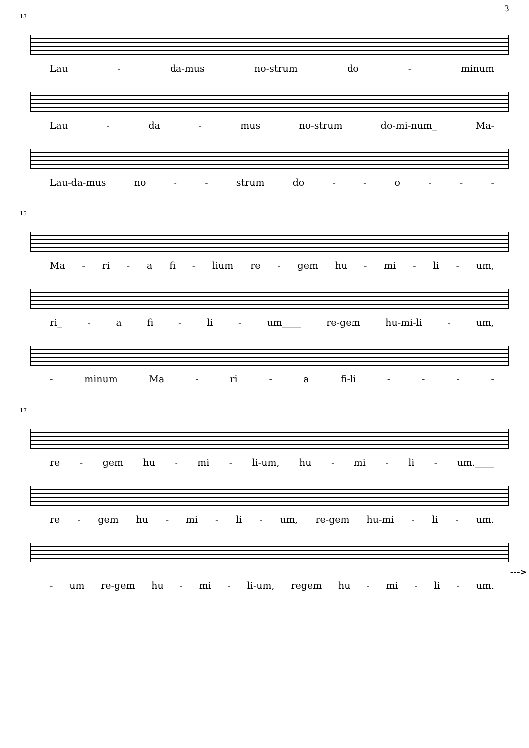3
13
Lau - da-mus no-strum do - minum
Lau - da - mus no-strum do-mi-num_ Ma-
Lau-da-mus no - - strum do - - o - - -
15
Ma - ri - a fi - lium re - gem hu - mi - li - um,
ri_ - a fi - li - um____ re-gem hu-mi-li - um,
- minum Ma - ri - a fi-li - - - -
17
re - gem hu - mi - li-um, hu - mi - li - um.____
re - gem hu - mi - li - um, re-gem hu-mi - li - um.
--->
- um re-gem hu - mi - li-um, regem hu - mi - li - um.